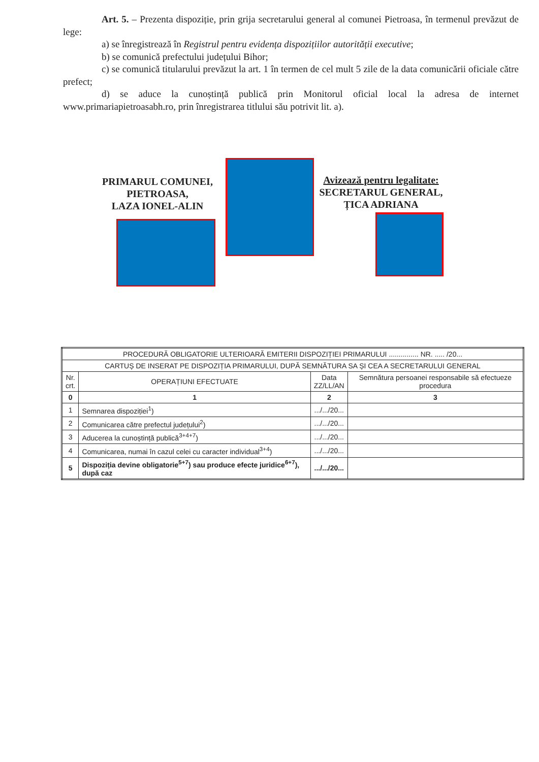Art. 5. – Prezenta dispoziție, prin grija secretarului general al comunei Pietroasa, în termenul prevăzut de lege:
a) se înregistrează în Registrul pentru evidența dispozițiilor autorității executive;
b) se comunică prefectului județului Bihor;
c) se comunică titularului prevăzut la art. 1 în termen de cel mult 5 zile de la data comunicării oficiale către prefect;
d) se aduce la cunoștință publică prin Monitorul oficial local la adresa de internet www.primariapietroasabh.ro, prin înregistrarea titlului său potrivit lit. a).
PRIMARUL COMUNEI,
PIETROASA,
LAZA IONEL-ALIN
Avizează pentru legalitate:
SECRETARUL GENERAL,
ȚICA ADRIANA
| PROCEDURĂ OBLIGATORIE ULTERIOARĂ EMITERII DISPOZIȚIEI PRIMARULUI ............... NR. ..... /20... | | | |
| CARTUȘ DE INSERAT PE DISPOZIȚIA PRIMARULUI, DUPĂ SEMNĂTURA SA ȘI CEA A SECRETARULUI GENERAL | | | |
| Nr. crt. | OPERAȚIUNI EFECTUATE | Data ZZ/LL/AN | Semnătura persoanei responsabile să efectueze procedura |
| 0 | 1 | 2 | 3 |
| 1 | Semnarea dispoziției<sup>1</sup>) | .../.../20... | |
| 2 | Comunicarea către prefectul județului<sup>2</sup>) | .../.../20... | |
| 3 | Aducerea la cunoștință publică<sup>3+4+7</sup>) | .../.../20... | |
| 4 | Comunicarea, numai în cazul celei cu caracter individual<sup>3+4</sup>) | .../.../20... | |
| 5 | Dispoziția devine obligatorie<sup>5+7</sup>) sau produce efecte juridice<sup>6+7</sup>), după caz | .../.../20... | |